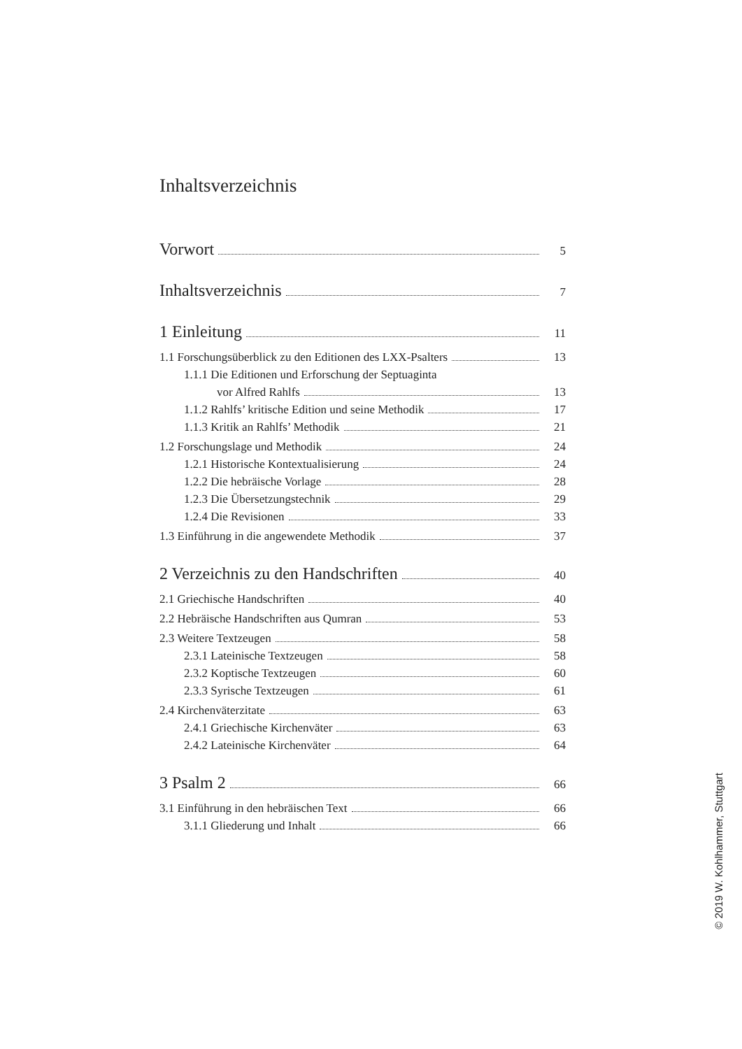Inhaltsverzeichnis
Vorwort 5
Inhaltsverzeichnis 7
1 Einleitung 11
1.1 Forschungsüberblick zu den Editionen des LXX-Psalters 13
1.1.1 Die Editionen und Erforschung der Septuaginta
vor Alfred Rahlfs 13
1.1.2 Rahlfs’ kritische Edition und seine Methodik 17
1.1.3 Kritik an Rahlfs’ Methodik 21
1.2 Forschungslage und Methodik 24
1.2.1 Historische Kontextualisierung 24
1.2.2 Die hebräische Vorlage 28
1.2.3 Die Übersetzungstechnik 29
1.2.4 Die Revisionen 33
1.3 Einführung in die angewendete Methodik 37
2 Verzeichnis zu den Handschriften 40
2.1 Griechische Handschriften 40
2.2 Hebräische Handschriften aus Qumran 53
2.3 Weitere Textzeugen 58
2.3.1 Lateinische Textzeugen 58
2.3.2 Koptische Textzeugen 60
2.3.3 Syrische Textzeugen 61
2.4 Kirchenväterzitate 63
2.4.1 Griechische Kirchenväter 63
2.4.2 Lateinische Kirchenväter 64
3 Psalm 2 66
3.1 Einführung in den hebräischen Text 66
3.1.1 Gliederung und Inhalt 66
© 2019 W. Kohlhammer, Stuttgart